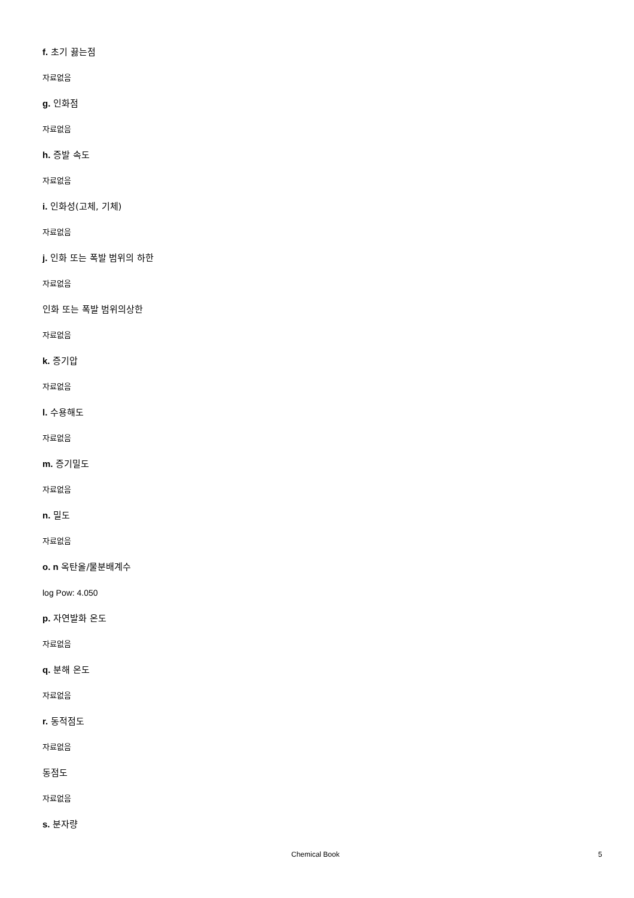f. 초기 끓는점
자료없음
g. 인화점
자료없음
h. 증발 속도
자료없음
i. 인화성(고체, 기체)
자료없음
j. 인화 또는 폭발 범위의 하한
자료없음
인화 또는 폭발 범위의상한
자료없음
k. 증기압
자료없음
l. 수용해도
자료없음
m. 증기밀도
자료없음
n. 밀도
자료없음
o. n 옥탄올/물분배계수
log Pow: 4.050
p. 자연발화 온도
자료없음
q. 분해 온도
자료없음
r. 동적점도
자료없음
동점도
자료없음
s. 분자량
Chemical Book 5